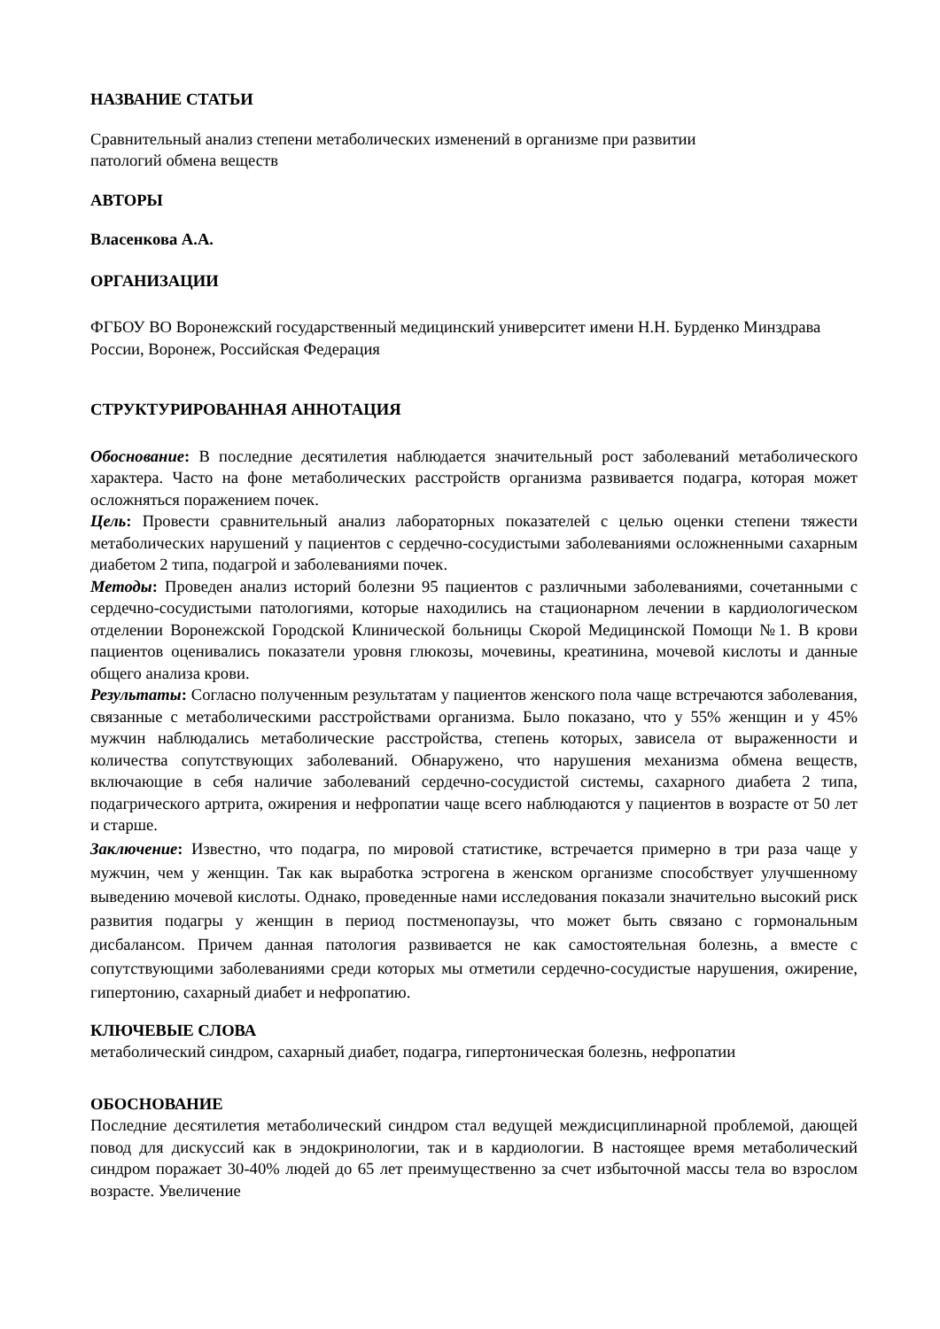НАЗВАНИЕ СТАТЬИ
Сравнительный анализ степени метаболических изменений в организме при развитии
патологий обмена веществ
АВТОРЫ
Власенкова А.А.
ОРГАНИЗАЦИИ
ФГБОУ ВО Воронежский государственный медицинский университет имени Н.Н. Бурденко Минздрава России, Воронеж, Российская Федерация
СТРУКТУРИРОВАННАЯ АННОТАЦИЯ
Обоснование: В последние десятилетия наблюдается значительный рост заболеваний метаболического характера. Часто на фоне метаболических расстройств организма развивается подагра, которая может осложняться поражением почек.
Цель: Провести сравнительный анализ лабораторных показателей с целью оценки степени тяжести метаболических нарушений у пациентов с сердечно-сосудистыми заболеваниями осложненными сахарным диабетом 2 типа, подагрой и заболеваниями почек.
Методы: Проведен анализ историй болезни 95 пациентов с различными заболеваниями, сочетанными с сердечно-сосудистыми патологиями, которые находились на стационарном лечении в кардиологическом отделении Воронежской Городской Клинической больницы Скорой Медицинской Помощи №1. В крови пациентов оценивались показатели уровня глюкозы, мочевины, креатинина, мочевой кислоты и данные общего анализа крови.
Результаты: Согласно полученным результатам у пациентов женского пола чаще встречаются заболевания, связанные с метаболическими расстройствами организма. Было показано, что у 55% женщин и у 45% мужчин наблюдались метаболические расстройства, степень которых, зависела от выраженности и количества сопутствующих заболеваний. Обнаружено, что нарушения механизма обмена веществ, включающие в себя наличие заболеваний сердечно-сосудистой системы, сахарного диабета 2 типа, подагрического артрита, ожирения и нефропатии чаще всего наблюдаются у пациентов в возрасте от 50 лет и старше.
Заключение: Известно, что подагра, по мировой статистике, встречается примерно в три раза чаще у мужчин, чем у женщин. Так как выработка эстрогена в женском организме способствует улучшенному выведению мочевой кислоты. Однако, проведенные нами исследования показали значительно высокий риск развития подагры у женщин в период постменопаузы, что может быть связано с гормональным дисбалансом. Причем данная патология развивается не как самостоятельная болезнь, а вместе с сопутствующими заболеваниями среди которых мы отметили сердечно-сосудистые нарушения, ожирение, гипертонию, сахарный диабет и нефропатию.
КЛЮЧЕВЫЕ СЛОВА
метаболический синдром, сахарный диабет, подагра, гипертоническая болезнь, нефропатии
ОБОСНОВАНИЕ
Последние десятилетия метаболический синдром стал ведущей междисциплинарной проблемой, дающей повод для дискуссий как в эндокринологии, так и в кардиологии. В настоящее время метаболический синдром поражает 30-40% людей до 65 лет преимущественно за счет избыточной массы тела во взрослом возрасте. Увеличение